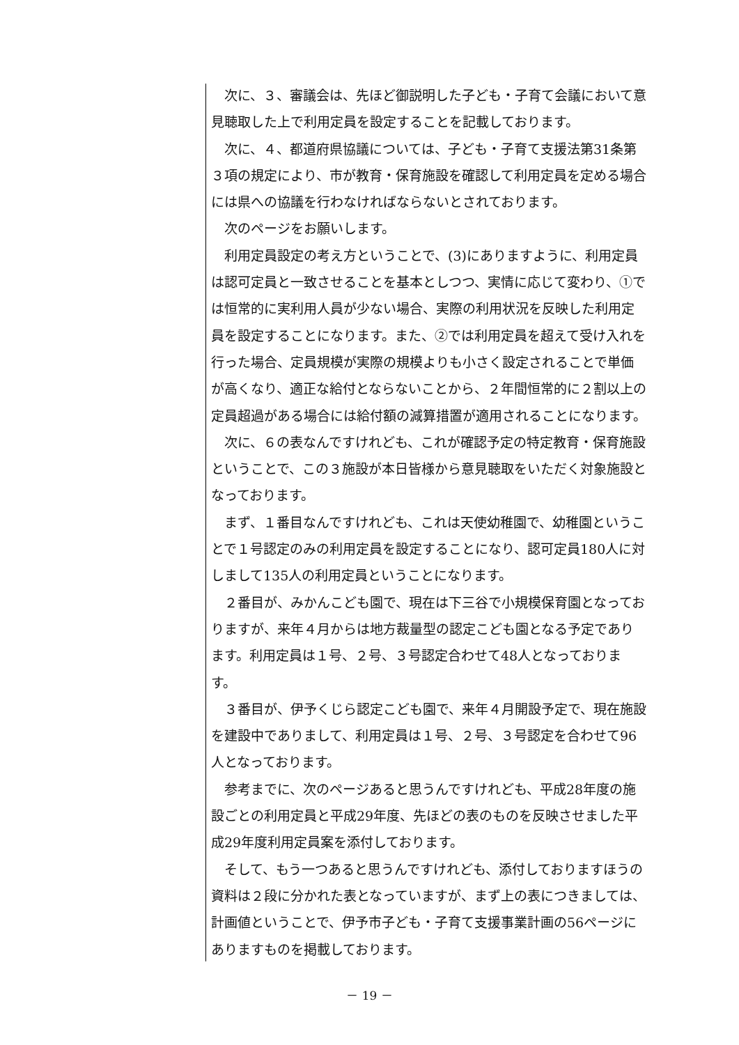次に、３、審議会は、先ほど御説明した子ども・子育て会議において意見聴取した上で利用定員を設定することを記載しております。
次に、４、都道府県協議については、子ども・子育て支援法第31条第３項の規定により、市が教育・保育施設を確認して利用定員を定める場合には県への協議を行わなければならないとされております。
次のページをお願いします。
利用定員設定の考え方ということで、(3)にありますように、利用定員は認可定員と一致させることを基本としつつ、実情に応じて変わり、①では恒常的に実利用人員が少ない場合、実際の利用状況を反映した利用定員を設定することになります。また、②では利用定員を超えて受け入れを行った場合、定員規模が実際の規模よりも小さく設定されることで単価が高くなり、適正な給付とならないことから、２年間恒常的に２割以上の定員超過がある場合には給付額の減算措置が適用されることになります。
次に、６の表なんですけれども、これが確認予定の特定教育・保育施設ということで、この３施設が本日皆様から意見聴取をいただく対象施設となっております。
まず、１番目なんですけれども、これは天使幼稚園で、幼稚園ということで１号認定のみの利用定員を設定することになり、認可定員180人に対しまして135人の利用定員ということになります。
２番目が、みかんこども園で、現在は下三谷で小規模保育園となっておりますが、来年４月からは地方裁量型の認定こども園となる予定であります。利用定員は１号、２号、３号認定合わせて48人となっております。
３番目が、伊予くじら認定こども園で、来年４月開設予定で、現在施設を建設中でありまして、利用定員は１号、２号、３号認定を合わせて96人となっております。
参考までに、次のページあると思うんですけれども、平成28年度の施設ごとの利用定員と平成29年度、先ほどの表のものを反映させました平成29年度利用定員案を添付しております。
そして、もう一つあると思うんですけれども、添付しておりますほうの資料は２段に分かれた表となっていますが、まず上の表につきましては、計画値ということで、伊予市子ども・子育て支援事業計画の56ページにありますものを掲載しております。
－ 19 －